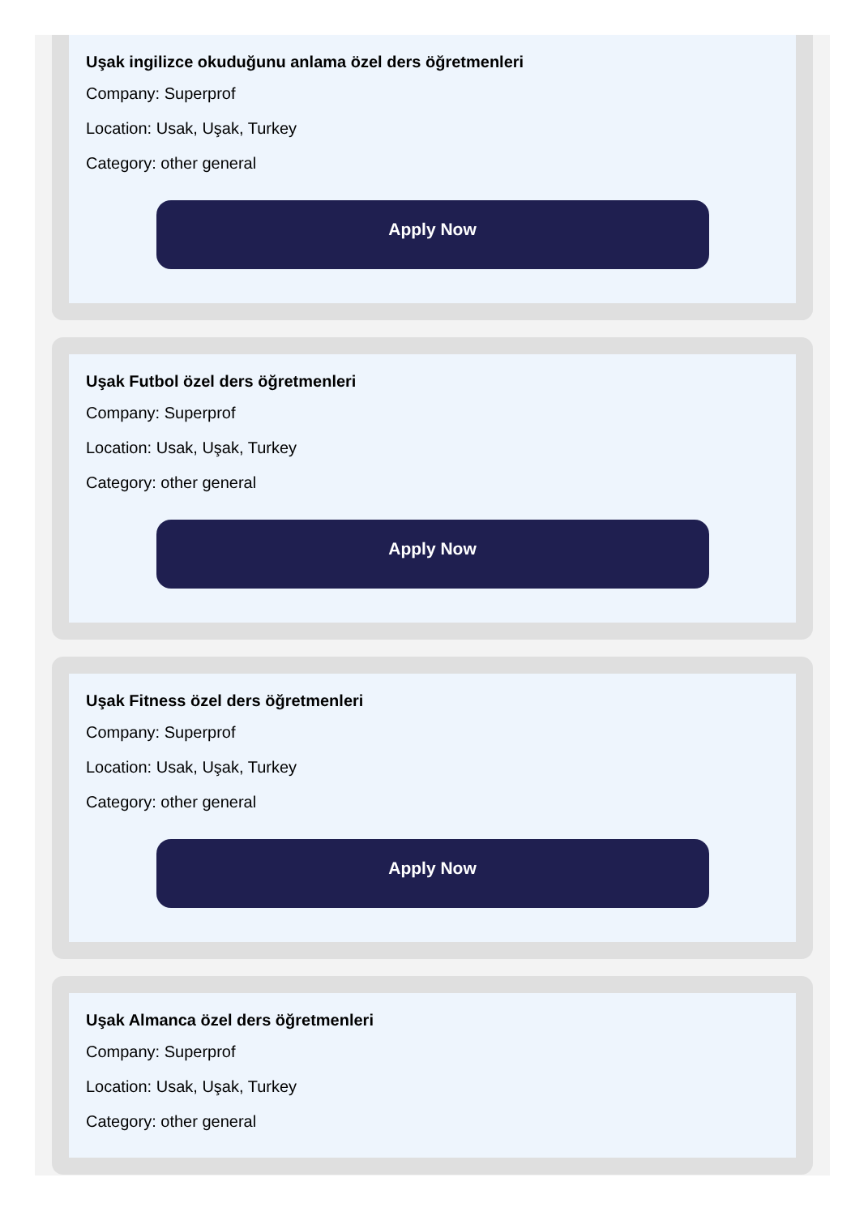Uşak ingilizce okuduğunu anlama özel ders öğretmenleri
Company: Superprof
Location: Usak, Uşak, Turkey
Category: other general
Apply Now
Uşak Futbol özel ders öğretmenleri
Company: Superprof
Location: Usak, Uşak, Turkey
Category: other general
Apply Now
Uşak Fitness özel ders öğretmenleri
Company: Superprof
Location: Usak, Uşak, Turkey
Category: other general
Apply Now
Uşak Almanca özel ders öğretmenleri
Company: Superprof
Location: Usak, Uşak, Turkey
Category: other general